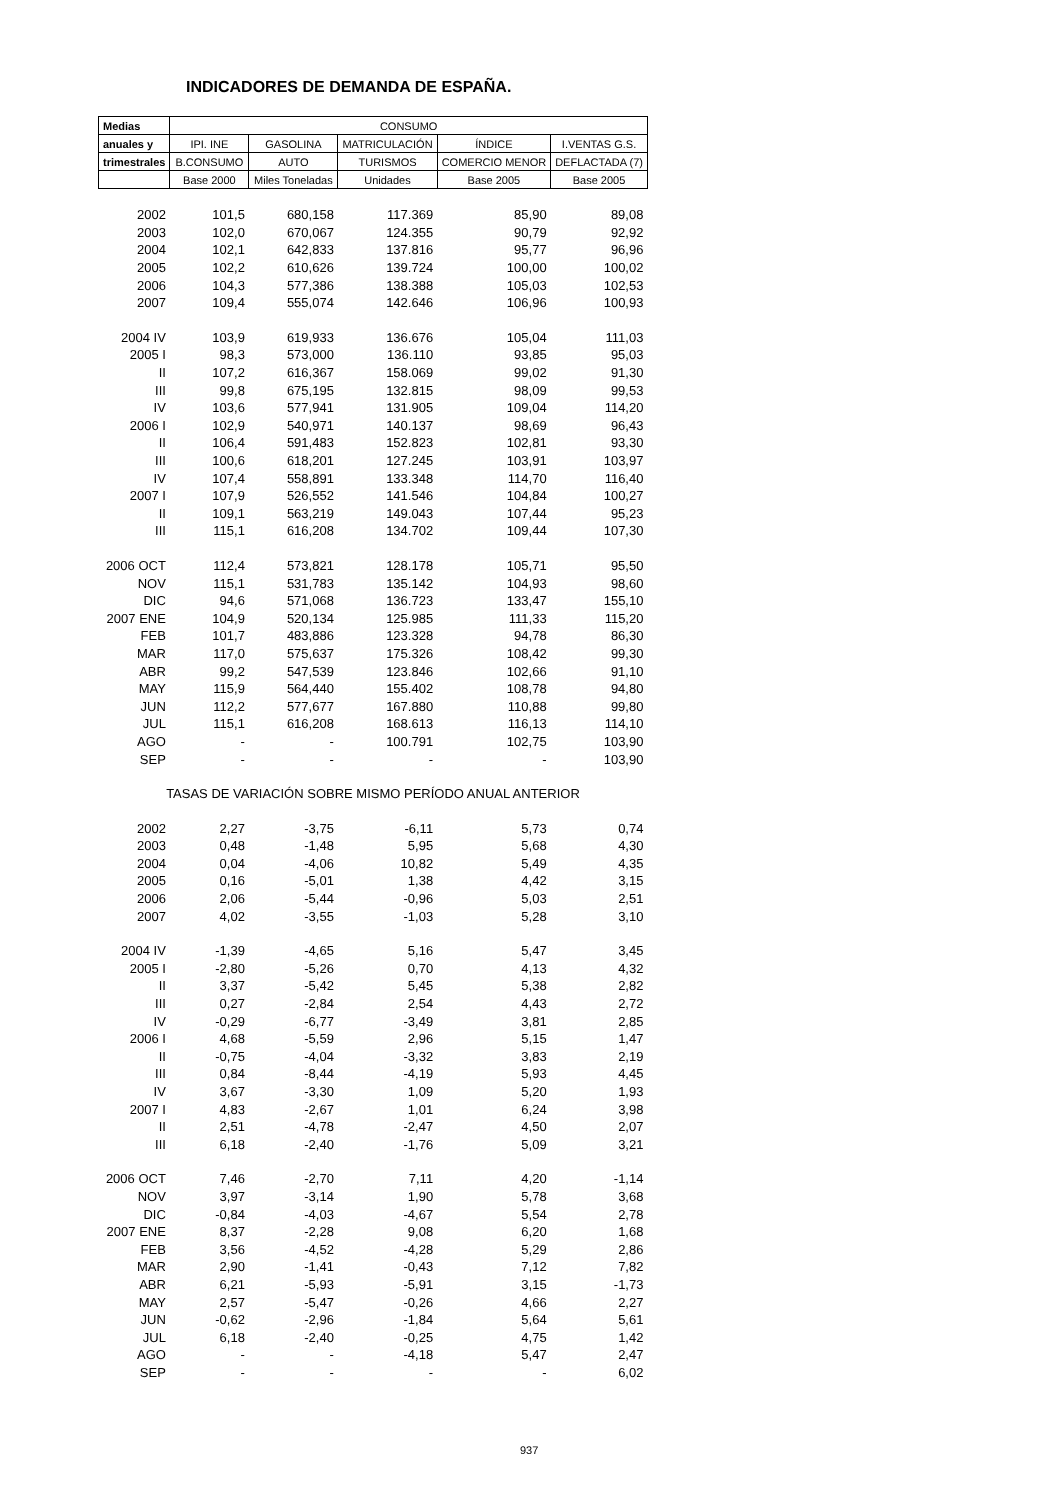INDICADORES DE DEMANDA DE ESPAÑA.
| Medias | CONSUMO | | | | |
| --- | --- | --- | --- | --- | --- |
| anuales y | IPI. INE | GASOLINA | MATRICULACIÓN | ÍNDICE | I.VENTAS G.S. |
| trimestrales | B.CONSUMO | AUTO | TURISMOS | COMERCIO MENOR | DEFLACTADA (7) |
| | Base 2000 | Miles Toneladas | Unidades | Base 2005 | Base 2005 |
| 2002 | 101,5 | 680,158 | 117.369 | 85,90 | 89,08 |
| 2003 | 102,0 | 670,067 | 124.355 | 90,79 | 92,92 |
| 2004 | 102,1 | 642,833 | 137.816 | 95,77 | 96,96 |
| 2005 | 102,2 | 610,626 | 139.724 | 100,00 | 100,02 |
| 2006 | 104,3 | 577,386 | 138.388 | 105,03 | 102,53 |
| 2007 | 109,4 | 555,074 | 142.646 | 106,96 | 100,93 |
| 2004 IV | 103,9 | 619,933 | 136.676 | 105,04 | 111,03 |
| 2005 I | 98,3 | 573,000 | 136.110 | 93,85 | 95,03 |
| II | 107,2 | 616,367 | 158.069 | 99,02 | 91,30 |
| III | 99,8 | 675,195 | 132.815 | 98,09 | 99,53 |
| IV | 103,6 | 577,941 | 131.905 | 109,04 | 114,20 |
| 2006 I | 102,9 | 540,971 | 140.137 | 98,69 | 96,43 |
| II | 106,4 | 591,483 | 152.823 | 102,81 | 93,30 |
| III | 100,6 | 618,201 | 127.245 | 103,91 | 103,97 |
| IV | 107,4 | 558,891 | 133.348 | 114,70 | 116,40 |
| 2007 I | 107,9 | 526,552 | 141.546 | 104,84 | 100,27 |
| II | 109,1 | 563,219 | 149.043 | 107,44 | 95,23 |
| III | 115,1 | 616,208 | 134.702 | 109,44 | 107,30 |
| 2006 OCT | 112,4 | 573,821 | 128.178 | 105,71 | 95,50 |
| NOV | 115,1 | 531,783 | 135.142 | 104,93 | 98,60 |
| DIC | 94,6 | 571,068 | 136.723 | 133,47 | 155,10 |
| 2007 ENE | 104,9 | 520,134 | 125.985 | 111,33 | 115,20 |
| FEB | 101,7 | 483,886 | 123.328 | 94,78 | 86,30 |
| MAR | 117,0 | 575,637 | 175.326 | 108,42 | 99,30 |
| ABR | 99,2 | 547,539 | 123.846 | 102,66 | 91,10 |
| MAY | 115,9 | 564,440 | 155.402 | 108,78 | 94,80 |
| JUN | 112,2 | 577,677 | 167.880 | 110,88 | 99,80 |
| JUL | 115,1 | 616,208 | 168.613 | 116,13 | 114,10 |
| AGO | - | - | 100.791 | 102,75 | 103,90 |
| SEP | - | - | - | - | 103,90 |
| TASAS DE VARIACIÓN SOBRE MISMO PERÍODO ANUAL ANTERIOR | | | | | |
| 2002 | 2,27 | -3,75 | -6,11 | 5,73 | 0,74 |
| 2003 | 0,48 | -1,48 | 5,95 | 5,68 | 4,30 |
| 2004 | 0,04 | -4,06 | 10,82 | 5,49 | 4,35 |
| 2005 | 0,16 | -5,01 | 1,38 | 4,42 | 3,15 |
| 2006 | 2,06 | -5,44 | -0,96 | 5,03 | 2,51 |
| 2007 | 4,02 | -3,55 | -1,03 | 5,28 | 3,10 |
| 2004 IV | -1,39 | -4,65 | 5,16 | 5,47 | 3,45 |
| 2005 I | -2,80 | -5,26 | 0,70 | 4,13 | 4,32 |
| II | 3,37 | -5,42 | 5,45 | 5,38 | 2,82 |
| III | 0,27 | -2,84 | 2,54 | 4,43 | 2,72 |
| IV | -0,29 | -6,77 | -3,49 | 3,81 | 2,85 |
| 2006 I | 4,68 | -5,59 | 2,96 | 5,15 | 1,47 |
| II | -0,75 | -4,04 | -3,32 | 3,83 | 2,19 |
| III | 0,84 | -8,44 | -4,19 | 5,93 | 4,45 |
| IV | 3,67 | -3,30 | 1,09 | 5,20 | 1,93 |
| 2007 I | 4,83 | -2,67 | 1,01 | 6,24 | 3,98 |
| II | 2,51 | -4,78 | -2,47 | 4,50 | 2,07 |
| III | 6,18 | -2,40 | -1,76 | 5,09 | 3,21 |
| 2006 OCT | 7,46 | -2,70 | 7,11 | 4,20 | -1,14 |
| NOV | 3,97 | -3,14 | 1,90 | 5,78 | 3,68 |
| DIC | -0,84 | -4,03 | -4,67 | 5,54 | 2,78 |
| 2007 ENE | 8,37 | -2,28 | 9,08 | 6,20 | 1,68 |
| FEB | 3,56 | -4,52 | -4,28 | 5,29 | 2,86 |
| MAR | 2,90 | -1,41 | -0,43 | 7,12 | 7,82 |
| ABR | 6,21 | -5,93 | -5,91 | 3,15 | -1,73 |
| MAY | 2,57 | -5,47 | -0,26 | 4,66 | 2,27 |
| JUN | -0,62 | -2,96 | -1,84 | 5,64 | 5,61 |
| JUL | 6,18 | -2,40 | -0,25 | 4,75 | 1,42 |
| AGO | - | - | -4,18 | 5,47 | 2,47 |
| SEP | - | - | - | - | 6,02 |
937